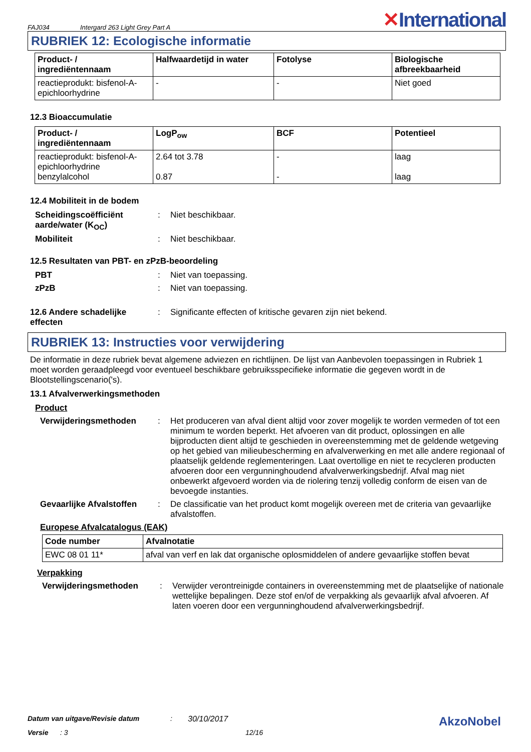FAJ034 Intergard 263 Light Grey Part A ✕International
RUBRIEK 12: Ecologische informatie
| Product- / ingrediëntennaam | Halfwaardetijd in water | Fotolyse | Biologische afbreekbaarheid |
| --- | --- | --- | --- |
| reactieprodukt: bisfenol-A-epichloorhydrine | - | - | Niet goed |
12.3 Bioaccumulatie
| Product- / ingrediëntennaam | LogP<sub>ow</sub> | BCF | Potentieel |
| --- | --- | --- | --- |
| reactieprodukt: bisfenol-A-epichloorhydrine benzylalcohol | 2.64 tot 3.78 0.87 | - - | laag laag |
12.4 Mobiliteit in de bodem
Scheidingscoëfficiënt aarde/water (K<sub>OC</sub>)
: Niet beschikbaar.
Mobiliteit : Niet beschikbaar.
12.5 Resultaten van PBT- en zPzB-beoordeling
PBT : Niet van toepassing.
zPzB : Niet van toepassing.
12.6 Andere schadelijke effecten
: Significante effecten of kritische gevaren zijn niet bekend.
RUBRIEK 13: Instructies voor verwijdering
De informatie in deze rubriek bevat algemene adviezen en richtlijnen. De lijst van Aanbevolen toepassingen in Rubriek 1 moet worden geraadpleegd voor eventueel beschikbare gebruiksspecifieke informatie die gegeven wordt in de Blootstellingscenario('s).
13.1 Afvalverwerkingsmethoden
Product
Verwijderingsmethoden : Het produceren van afval dient altijd voor zover mogelijk te worden vermeden of tot een minimum te worden beperkt. Het afvoeren van dit product, oplossingen en alle bijproducten dient altijd te geschieden in overeenstemming met de geldende wetgeving op het gebied van milieubescherming en afvalverwerking en met alle andere regionaal of plaatselijk geldende reglementeringen. Laat overtollige en niet te recycleren producten afvoeren door een vergunninghoudend afvalverwerkingsbedrijf. Afval mag niet onbewerkt afgevoerd worden via de riolering tenzij volledig conform de eisen van de bevoegde instanties.
Gevaarlijke Afvalstoffen
: De classificatie van het product komt mogelijk overeen met de criteria van gevaarlijke afvalstoffen.
Europese Afvalcatalogus (EAK)
| Code number | Afvalnotatie |
| --- | --- |
| EWC 08 01 11* | afval van verf en lak dat organische oplosmiddelen of andere gevaarlijke stoffen bevat |
Verpakking
Verwijderingsmethoden : Verwijder verontreinigde containers in overeenstemming met de plaatselijke of nationale wettelijke bepalingen. Deze stof en/of de verpakking als gevaarlijk afval afvoeren. Af laten voeren door een vergunninghoudend afvalverwerkingsbedrijf.
Datum van uitgave/Revisie datum: 30/10/2017 AkzoNobel
Versie: 3 12/16